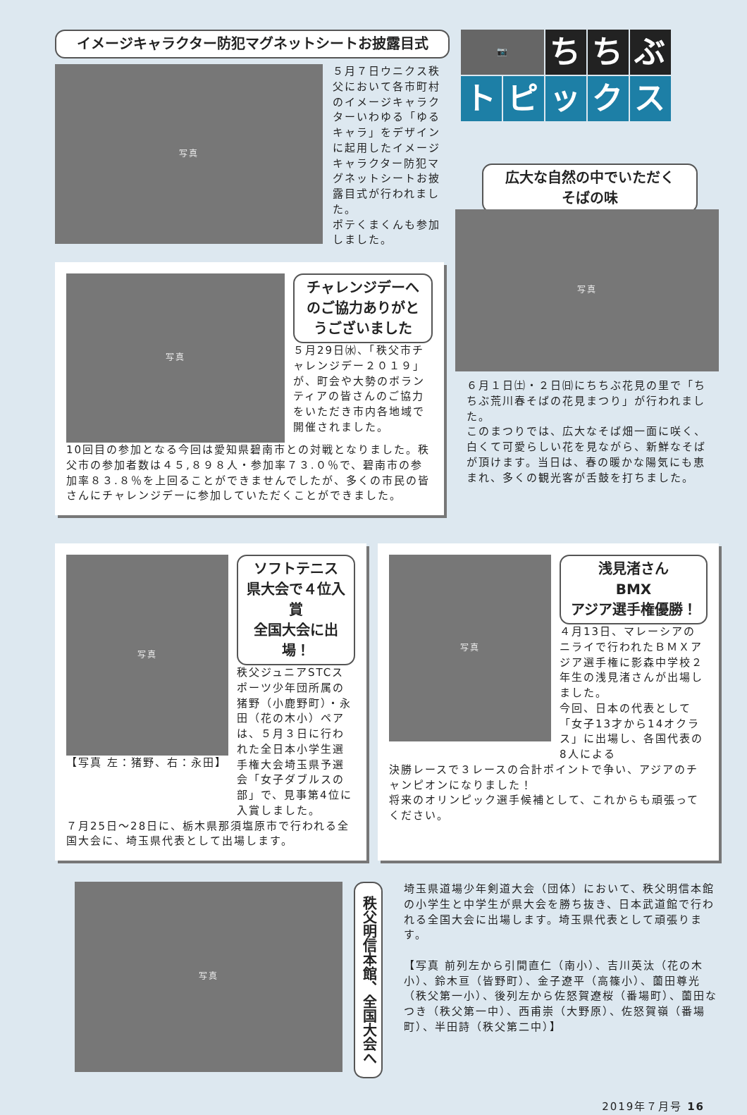イメージキャラクター防犯マグネットシートお披露目式
写真
５月７日ウニクス秩父において各市町村のイメージキャラクターいわゆる「ゆるキャラ」をデザインに起用したイメージキャラクター防犯マグネットシートお披露目式が行われました。
ポテくまくんも参加しました。
📷 ち ち ぶ トピックス
広大な自然の中でいただく
そばの味
写真
チャレンジデーへのご協力ありがとうございました
５月29日㈬、「秩父市チャレンジデー２０１９」が、町会や大勢のボランティアの皆さんのご協力をいただき市内各地域で開催されました。
10回目の参加となる今回は愛知県碧南市との対戦となりました。秩父市の参加者数は４５,８９８人・参加率７３.０％で、碧南市の参加率８３.８％を上回ることができませんでしたが、多くの市民の皆さんにチャレンジデーに参加していただくことができました。
写真
６月１日㈯・２日㈰にちちぶ花見の里で「ちちぶ荒川春そばの花見まつり」が行われました。
このまつりでは、広大なそば畑一面に咲く、白くて可愛らしい花を見ながら、新鮮なそばが頂けます。当日は、春の暖かな陽気にも恵まれ、多くの観光客が舌鼓を打ちました。
写真
【写真 左：猪野、右：永田】
ソフトテニス
県大会で４位入賞
全国大会に出場！
秩父ジュニアSTCスポーツ少年団所属の猪野（小鹿野町）・永田（花の木小）ペアは、５月３日に行われた全日本小学生選手権大会埼玉県予選会「女子ダブルスの部」で、見事第4位に入賞しました。
７月25日～28日に、栃木県那須塩原市で行われる全国大会に、埼玉県代表として出場します。
写真
浅見渚さん
BMX
アジア選手権優勝！
４月13日、マレーシアのニライで行われたＢＭＸアジア選手権に影森中学校２年生の浅見渚さんが出場しました。
今回、日本の代表として「女子13才から14オクラス」に出場し、各国代表の8人による
決勝レースで３レースの合計ポイントで争い、アジアのチャンピオンになりました！
将来のオリンピック選手候補として、これからも頑張ってください。
写真
秩父明信本館、全国大会へ
埼玉県道場少年剣道大会（団体）において、秩父明信本館の小学生と中学生が県大会を勝ち抜き、日本武道館で行われる全国大会に出場します。埼玉県代表として頑張ります。
【写真 前列左から引間直仁（南小）、吉川英汰（花の木小）、鈴木亘（皆野町）、金子遼平（高篠小）、薗田尊光（秩父第一小）、後列左から佐怒賀遼桜（番場町）、薗田なつき（秩父第一中）、西甫崇（大野原）、佐怒賀嶺（番場町）、半田詩（秩父第二中）】
2019年７月号 16